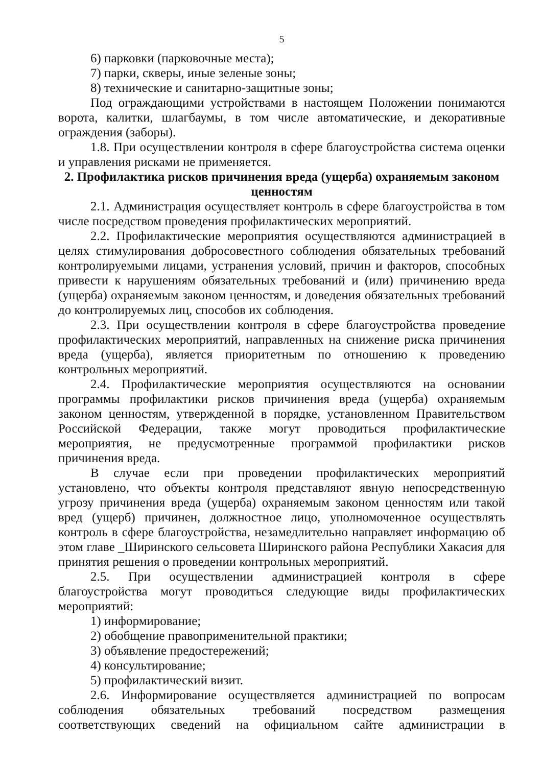5
6) парковки (парковочные места);
7) парки, скверы, иные зеленые зоны;
8) технические и санитарно-защитные зоны;
Под ограждающими устройствами в настоящем Положении понимаются ворота, калитки, шлагбаумы, в том числе автоматические, и декоративные ограждения (заборы).
1.8. При осуществлении контроля в сфере благоустройства система оценки и управления рисками не применяется.
2. Профилактика рисков причинения вреда (ущерба) охраняемым законом ценностям
2.1. Администрация осуществляет контроль в сфере благоустройства в том числе посредством проведения профилактических мероприятий.
2.2. Профилактические мероприятия осуществляются администрацией в целях стимулирования добросовестного соблюдения обязательных требований контролируемыми лицами, устранения условий, причин и факторов, способных привести к нарушениям обязательных требований и (или) причинению вреда (ущерба) охраняемым законом ценностям, и доведения обязательных требований до контролируемых лиц, способов их соблюдения.
2.3. При осуществлении контроля в сфере благоустройства проведение профилактических мероприятий, направленных на снижение риска причинения вреда (ущерба), является приоритетным по отношению к проведению контрольных мероприятий.
2.4. Профилактические мероприятия осуществляются на основании программы профилактики рисков причинения вреда (ущерба) охраняемым законом ценностям, утвержденной в порядке, установленном Правительством Российской Федерации, также могут проводиться профилактические мероприятия, не предусмотренные программой профилактики рисков причинения вреда.
В случае если при проведении профилактических мероприятий установлено, что объекты контроля представляют явную непосредственную угрозу причинения вреда (ущерба) охраняемым законом ценностям или такой вред (ущерб) причинен, должностное лицо, уполномоченное осуществлять контроль в сфере благоустройства, незамедлительно направляет информацию об этом главе _Ширинского сельсовета Ширинского района Республики Хакасия для принятия решения о проведении контрольных мероприятий.
2.5. При осуществлении администрацией контроля в сфере благоустройства могут проводиться следующие виды профилактических мероприятий:
1) информирование;
2) обобщение правоприменительной практики;
3) объявление предостережений;
4) консультирование;
5) профилактический визит.
2.6. Информирование осуществляется администрацией по вопросам соблюдения обязательных требований посредством размещения соответствующих сведений на официальном сайте администрации в